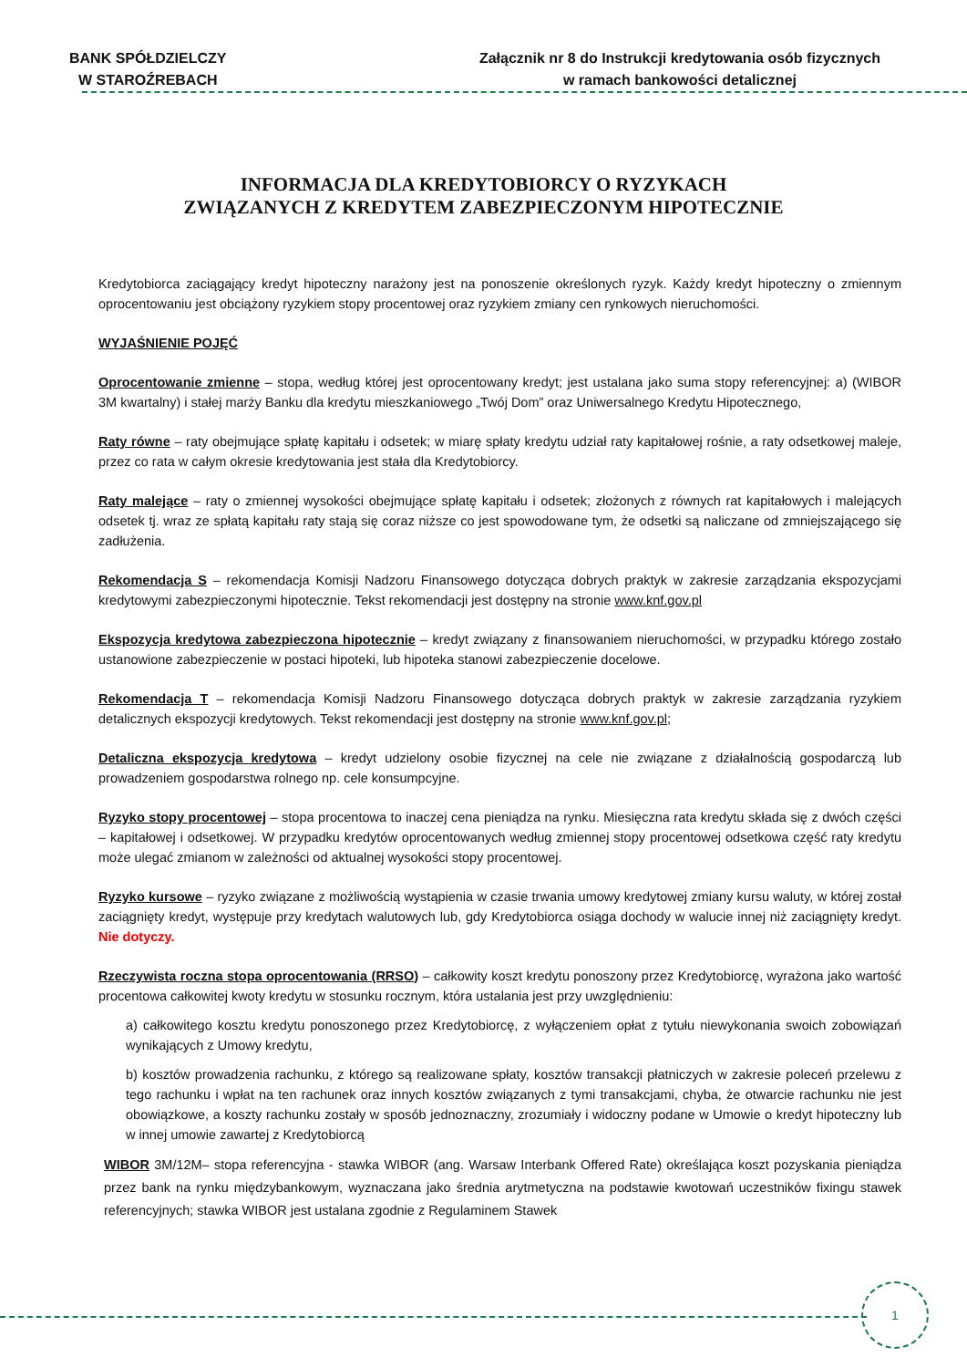BANK SPÓŁDZIELCZY
W STAROŹREBACH
Załącznik nr 8 do Instrukcji kredytowania osób fizycznych
w ramach bankowości detalicznej
INFORMACJA DLA KREDYTOBIORCY O RYZYKACH
ZWIĄZANYCH Z KREDYTEM ZABEZPIECZONYM HIPOTECZNIE
Kredytobiorca zaciągający kredyt hipoteczny narażony jest na ponoszenie określonych ryzyk. Każdy kredyt hipoteczny o zmiennym oprocentowaniu jest obciążony ryzykiem stopy procentowej oraz ryzykiem zmiany cen rynkowych nieruchomości.
WYJAŚNIENIE POJĘĆ
Oprocentowanie zmienne – stopa, według której jest oprocentowany kredyt; jest ustalana jako suma stopy referencyjnej: a) (WIBOR 3M kwartalny) i stałej marży Banku dla kredytu mieszkaniowego „Twój Dom” oraz Uniwersalnego Kredytu Hipotecznego,
Raty równe – raty obejmujące spłatę kapitału i odsetek; w miarę spłaty kredytu udział raty kapitałowej rośnie, a raty odsetkowej maleje, przez co rata w całym okresie kredytowania jest stała dla Kredytobiorcy.
Raty malejące – raty o zmiennej wysokości obejmujące spłatę kapitału i odsetek; złożonych z równych rat kapitałowych i malejących odsetek tj. wraz ze spłatą kapitału raty stają się coraz niższe co jest spowodowane tym, że odsetki są naliczane od zmniejszającego się zadłużenia.
Rekomendacja S – rekomendacja Komisji Nadzoru Finansowego dotycząca dobrych praktyk w zakresie zarządzania ekspozycjami kredytowymi zabezpieczonymi hipotecznie. Tekst rekomendacji jest dostępny na stronie www.knf.gov.pl
Ekspozycja kredytowa zabezpieczona hipotecznie – kredyt związany z finansowaniem nieruchomości, w przypadku którego zostało ustanowione zabezpieczenie w postaci hipoteki, lub hipoteka stanowi zabezpieczenie docelowe.
Rekomendacja T – rekomendacja Komisji Nadzoru Finansowego dotycząca dobrych praktyk w zakresie zarządzania ryzykiem detalicznych ekspozycji kredytowych. Tekst rekomendacji jest dostępny na stronie www.knf.gov.pl;
Detaliczna ekspozycja kredytowa – kredyt udzielony osobie fizycznej na cele nie związane z działalnością gospodarczą lub prowadzeniem gospodarstwa rolnego np. cele konsumpcyjne.
Ryzyko stopy procentowej – stopa procentowa to inaczej cena pieniądza na rynku. Miesięczna rata kredytu składa się z dwóch części – kapitałowej i odsetkowej. W przypadku kredytów oprocentowanych według zmiennej stopy procentowej odsetkowa część raty kredytu może ulegać zmianom w zależności od aktualnej wysokości stopy procentowej.
Ryzyko kursowe – ryzyko związane z możliwością wystąpienia w czasie trwania umowy kredytowej zmiany kursu waluty, w której został zaciągnięty kredyt, występuje przy kredytach walutowych lub, gdy Kredytobiorca osiąga dochody w walucie innej niż zaciągnięty kredyt. Nie dotyczy.
Rzeczywista roczna stopa oprocentowania (RRSO) – całkowity koszt kredytu ponoszony przez Kredytobiorcę, wyrażona jako wartość procentowa całkowitej kwoty kredytu w stosunku rocznym, która ustalania jest przy uwzględnieniu:
a) całkowitego kosztu kredytu ponoszonego przez Kredytobiorcę, z wyłączeniem opłat z tytułu niewykonania swoich zobowiązań wynikających z Umowy kredytu,
b) kosztów prowadzenia rachunku, z którego są realizowane spłaty, kosztów transakcji płatniczych w zakresie poleceń przelewu z tego rachunku i wpłat na ten rachunek oraz innych kosztów związanych z tymi transakcjami, chyba, że otwarcie rachunku nie jest obowiązkowe, a koszty rachunku zostały w sposób jednoznaczny, zrozumiały i widoczny podane w Umowie o kredyt hipoteczny lub w innej umowie zawartej z Kredytobiorcą
WIBOR 3M/12M– stopa referencyjna - stawka WIBOR (ang. Warsaw Interbank Offered Rate) określająca koszt pozyskania pieniądza przez bank na rynku międzybankowym, wyznaczana jako średnia arytmetyczna na podstawie kwotowań uczestników fixingu stawek referencyjnych; stawka WIBOR jest ustalana zgodnie z Regulaminem Stawek
1